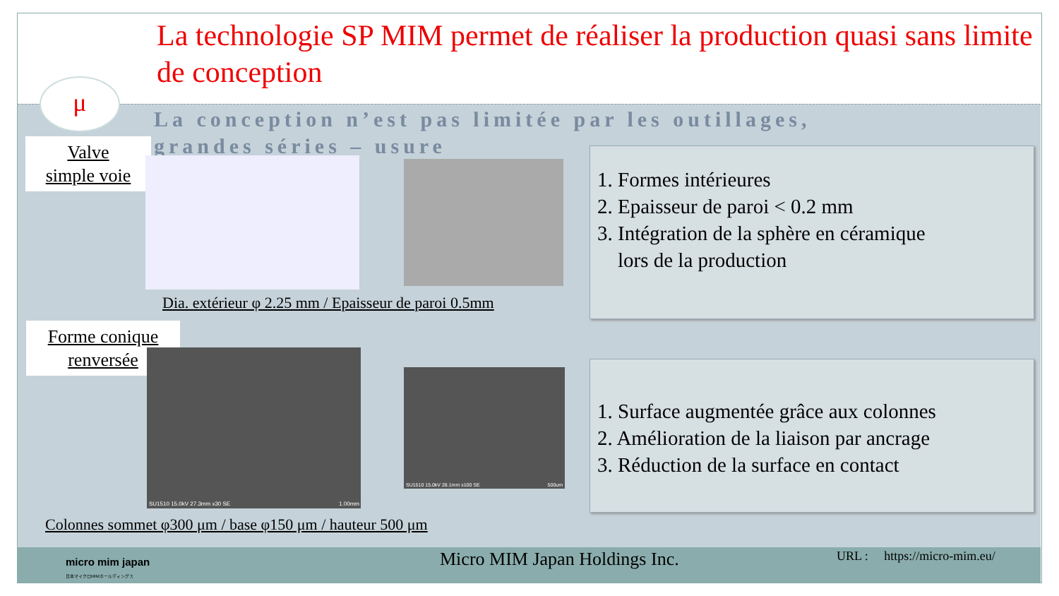La technologie SP MIM permet de réaliser la production quasi sans limite de conception
μ
La conception n’est pas limitée par les outillages, grandes séries – usure
Valve
simple voie
Dia. extérieur φ 2.25 mm / Epaisseur de paroi 0.5mm
1. Formes intérieures
2. Epaisseur de paroi < 0.2 mm
3. Intégration de la sphère en céramique
lors de la production
Forme conique
renversée
SU1510 15.0kV 27.3mm x30 SE 1.00mm
SU1510 15.0kV 28.1mm x100 SE 500um
Colonnes sommet φ300 μm / base φ150 μm / hauteur 500 μm
1. Surface augmentée grâce aux colonnes
2. Amélioration de la liaison par ancrage
3. Réduction de la surface en contact
micro mim japan
日本マイクロMIMホールディングス
Micro MIM Japan Holdings Inc.
URL : https://micro-mim.eu/